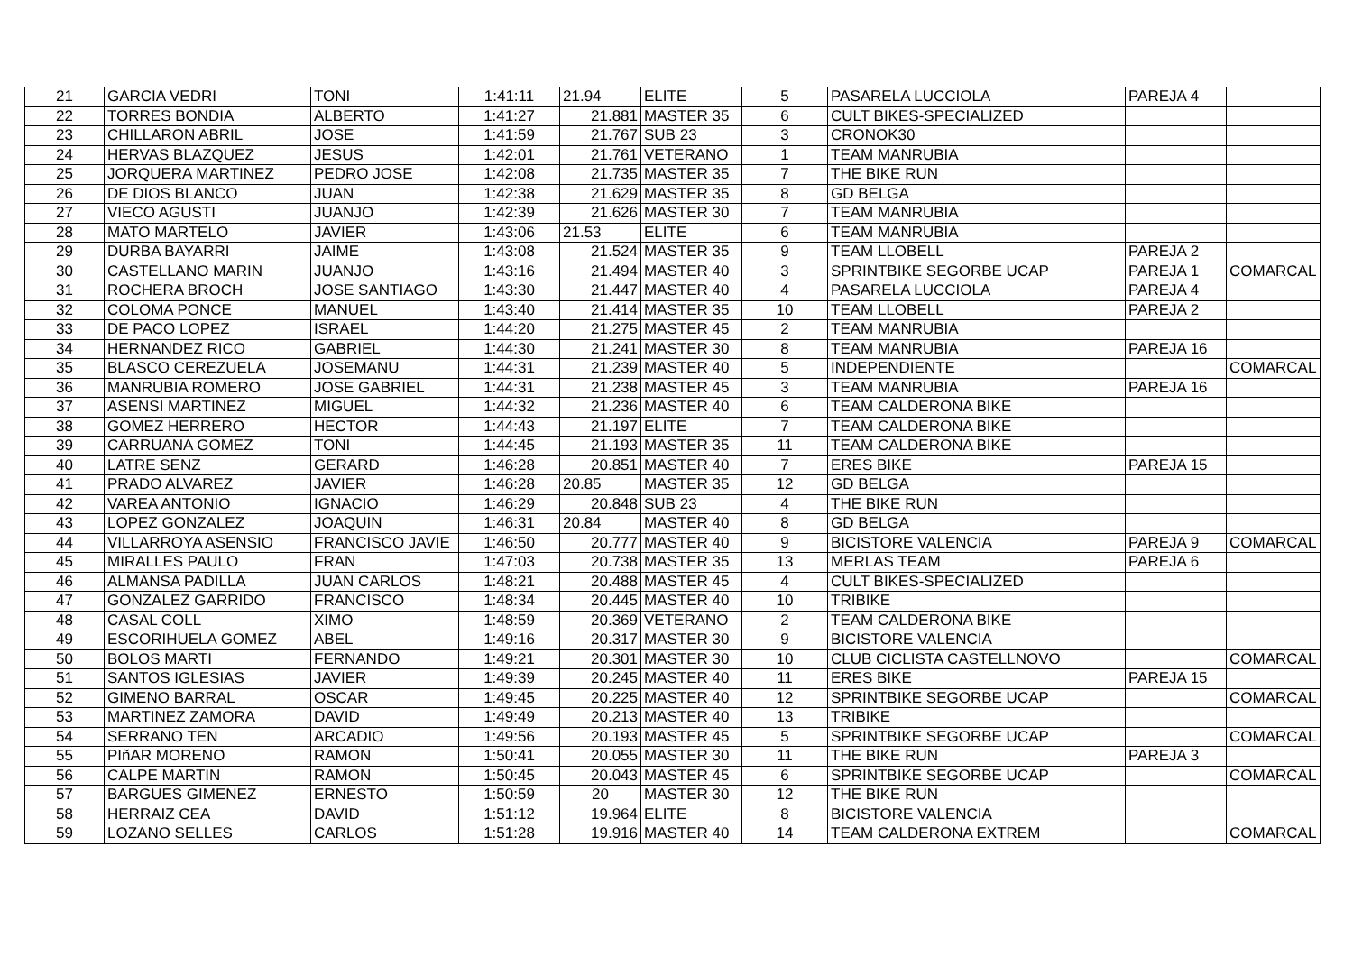| 21 | GARCIA VEDRI | TONI | 1:41:11 | 21.94 | ELITE | 5 | PASARELA LUCCIOLA | PAREJA 4 | |
| 22 | TORRES BONDIA | ALBERTO | 1:41:27 | 21.881 | MASTER 35 | 6 | CULT BIKES-SPECIALIZED | | |
| 23 | CHILLARON ABRIL | JOSE | 1:41:59 | 21.767 | SUB 23 | 3 | CRONOK30 | | |
| 24 | HERVAS BLAZQUEZ | JESUS | 1:42:01 | 21.761 | VETERANO | 1 | TEAM MANRUBIA | | |
| 25 | JORQUERA MARTINEZ | PEDRO JOSE | 1:42:08 | 21.735 | MASTER 35 | 7 | THE BIKE RUN | | |
| 26 | DE DIOS BLANCO | JUAN | 1:42:38 | 21.629 | MASTER 35 | 8 | GD BELGA | | |
| 27 | VIECO AGUSTI | JUANJO | 1:42:39 | 21.626 | MASTER 30 | 7 | TEAM MANRUBIA | | |
| 28 | MATO MARTELO | JAVIER | 1:43:06 | 21.53 | ELITE | 6 | TEAM MANRUBIA | | |
| 29 | DURBA BAYARRI | JAIME | 1:43:08 | 21.524 | MASTER 35 | 9 | TEAM LLOBELL | PAREJA 2 | |
| 30 | CASTELLANO MARIN | JUANJO | 1:43:16 | 21.494 | MASTER 40 | 3 | SPRINTBIKE SEGORBE UCAP | PAREJA 1 | COMARCAL |
| 31 | ROCHERA BROCH | JOSE SANTIAGO | 1:43:30 | 21.447 | MASTER 40 | 4 | PASARELA LUCCIOLA | PAREJA 4 | |
| 32 | COLOMA PONCE | MANUEL | 1:43:40 | 21.414 | MASTER 35 | 10 | TEAM LLOBELL | PAREJA 2 | |
| 33 | DE PACO LOPEZ | ISRAEL | 1:44:20 | 21.275 | MASTER 45 | 2 | TEAM MANRUBIA | | |
| 34 | HERNANDEZ RICO | GABRIEL | 1:44:30 | 21.241 | MASTER 30 | 8 | TEAM MANRUBIA | PAREJA 16 | |
| 35 | BLASCO CEREZUELA | JOSEMANU | 1:44:31 | 21.239 | MASTER 40 | 5 | INDEPENDIENTE | | COMARCAL |
| 36 | MANRUBIA ROMERO | JOSE GABRIEL | 1:44:31 | 21.238 | MASTER 45 | 3 | TEAM MANRUBIA | PAREJA 16 | |
| 37 | ASENSI MARTINEZ | MIGUEL | 1:44:32 | 21.236 | MASTER 40 | 6 | TEAM CALDERONA BIKE | | |
| 38 | GOMEZ HERRERO | HECTOR | 1:44:43 | 21.197 | ELITE | 7 | TEAM CALDERONA BIKE | | |
| 39 | CARRUANA GOMEZ | TONI | 1:44:45 | 21.193 | MASTER 35 | 11 | TEAM CALDERONA BIKE | | |
| 40 | LATRE SENZ | GERARD | 1:46:28 | 20.851 | MASTER 40 | 7 | ERES BIKE | PAREJA 15 | |
| 41 | PRADO ALVAREZ | JAVIER | 1:46:28 | 20.85 | MASTER 35 | 12 | GD BELGA | | |
| 42 | VAREA ANTONIO | IGNACIO | 1:46:29 | 20.848 | SUB 23 | 4 | THE BIKE RUN | | |
| 43 | LOPEZ GONZALEZ | JOAQUIN | 1:46:31 | 20.84 | MASTER 40 | 8 | GD BELGA | | |
| 44 | VILLARROYA ASENSIO | FRANCISCO JAVIE | 1:46:50 | 20.777 | MASTER 40 | 9 | BICISTORE VALENCIA | PAREJA 9 | COMARCAL |
| 45 | MIRALLES PAULO | FRAN | 1:47:03 | 20.738 | MASTER 35 | 13 | MERLAS TEAM | PAREJA 6 | |
| 46 | ALMANSA PADILLA | JUAN CARLOS | 1:48:21 | 20.488 | MASTER 45 | 4 | CULT BIKES-SPECIALIZED | | |
| 47 | GONZALEZ GARRIDO | FRANCISCO | 1:48:34 | 20.445 | MASTER 40 | 10 | TRIBIKE | | |
| 48 | CASAL COLL | XIMO | 1:48:59 | 20.369 | VETERANO | 2 | TEAM CALDERONA BIKE | | |
| 49 | ESCORIHUELA GOMEZ | ABEL | 1:49:16 | 20.317 | MASTER 30 | 9 | BICISTORE VALENCIA | | |
| 50 | BOLOS MARTI | FERNANDO | 1:49:21 | 20.301 | MASTER 30 | 10 | CLUB CICLISTA CASTELLNOVO | | COMARCAL |
| 51 | SANTOS IGLESIAS | JAVIER | 1:49:39 | 20.245 | MASTER 40 | 11 | ERES BIKE | PAREJA 15 | |
| 52 | GIMENO BARRAL | OSCAR | 1:49:45 | 20.225 | MASTER 40 | 12 | SPRINTBIKE SEGORBE UCAP | | COMARCAL |
| 53 | MARTINEZ ZAMORA | DAVID | 1:49:49 | 20.213 | MASTER 40 | 13 | TRIBIKE | | |
| 54 | SERRANO TEN | ARCADIO | 1:49:56 | 20.193 | MASTER 45 | 5 | SPRINTBIKE SEGORBE UCAP | | COMARCAL |
| 55 | PIñAR MORENO | RAMON | 1:50:41 | 20.055 | MASTER 30 | 11 | THE BIKE RUN | PAREJA 3 | |
| 56 | CALPE MARTIN | RAMON | 1:50:45 | 20.043 | MASTER 45 | 6 | SPRINTBIKE SEGORBE UCAP | | COMARCAL |
| 57 | BARGUES GIMENEZ | ERNESTO | 1:50:59 | 20 | MASTER 30 | 12 | THE BIKE RUN | | |
| 58 | HERRAIZ CEA | DAVID | 1:51:12 | 19.964 | ELITE | 8 | BICISTORE VALENCIA | | |
| 59 | LOZANO SELLES | CARLOS | 1:51:28 | 19.916 | MASTER 40 | 14 | TEAM CALDERONA EXTREM | | COMARCAL |